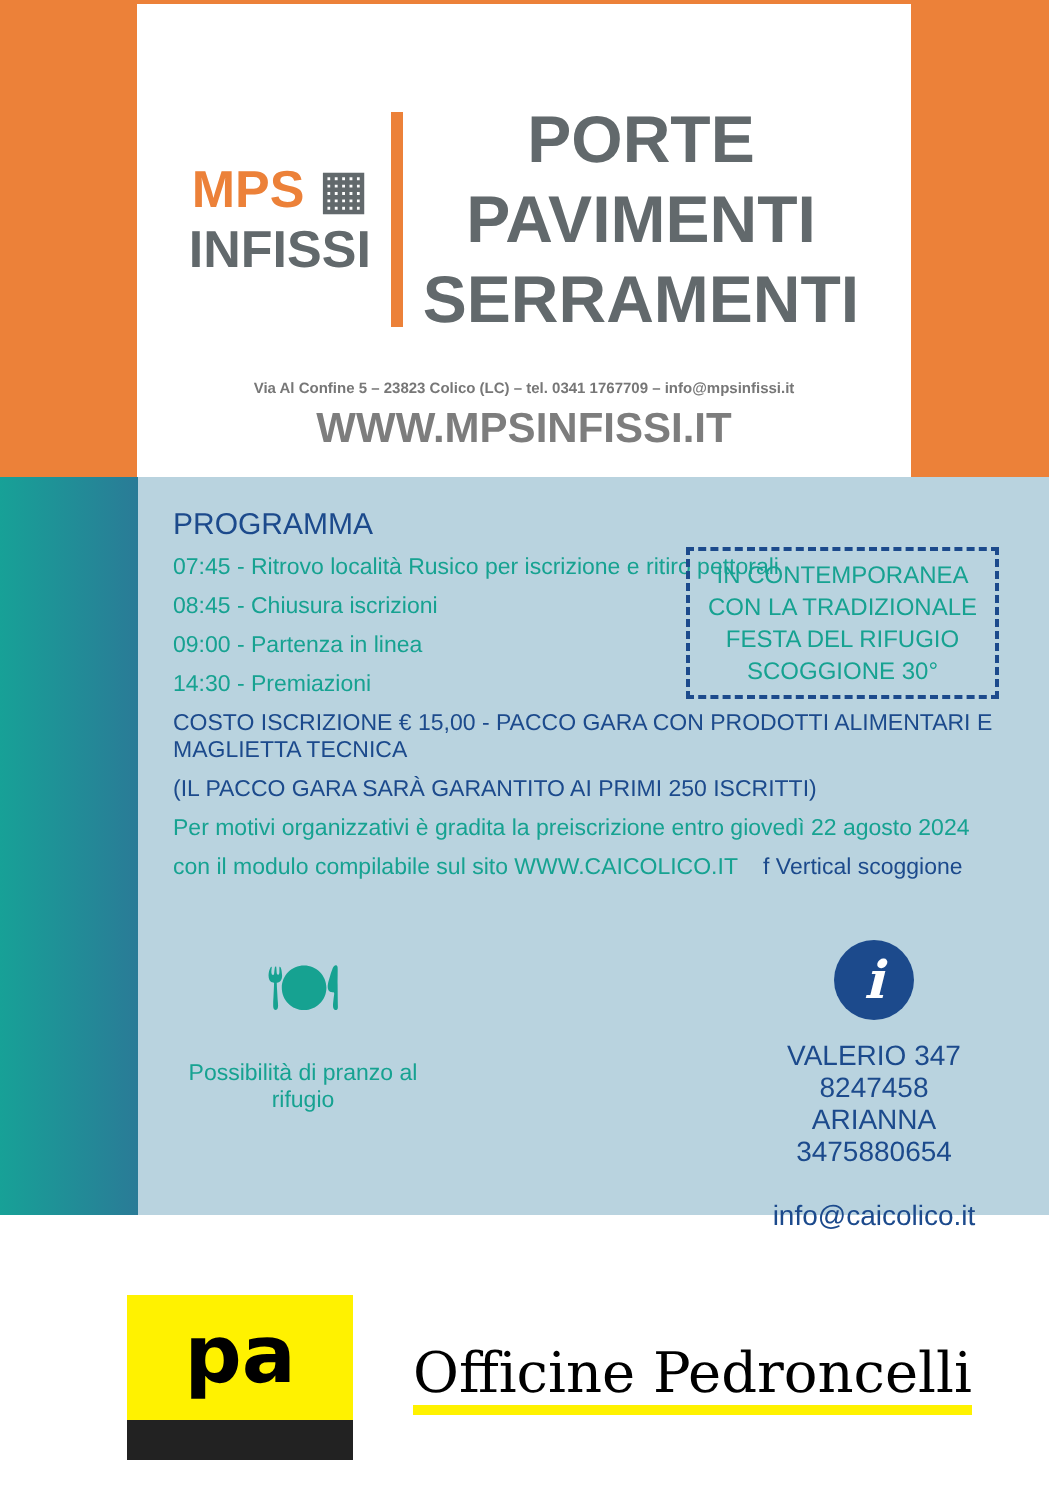MPS ▦
INFISSI
PORTE
PAVIMENTI
SERRAMENTI
Via Al Confine 5 – 23823 Colico (LC) – tel. 0341 1767709 – info@mpsinfissi.it
WWW.MPSINFISSI.IT
PROGRAMMA
07:45 - Ritrovo località Rusico per iscrizione e ritiro pettorali
08:45 - Chiusura iscrizioni
09:00 - Partenza in linea
14:30 - Premiazioni
IN CONTEMPORANEA
CON LA TRADIZIONALE
FESTA DEL RIFUGIO
SCOGGIONE 30°
COSTO ISCRIZIONE € 15,00 - PACCO GARA CON PRODOTTI ALIMENTARI E MAGLIETTA TECNICA
(IL PACCO GARA SARÀ GARANTITO AI PRIMI 250 ISCRITTI)
Per motivi organizzativi è gradita la preiscrizione entro giovedì 22 agosto 2024
con il modulo compilabile sul sito WWW.CAICOLICO.IT f Vertical scoggione
🍽
Possibilità di pranzo al rifugio
i
VALERIO 347 8247458
ARIANNA 3475880654
info@caicolico.it
pa
Officine Pedroncelli